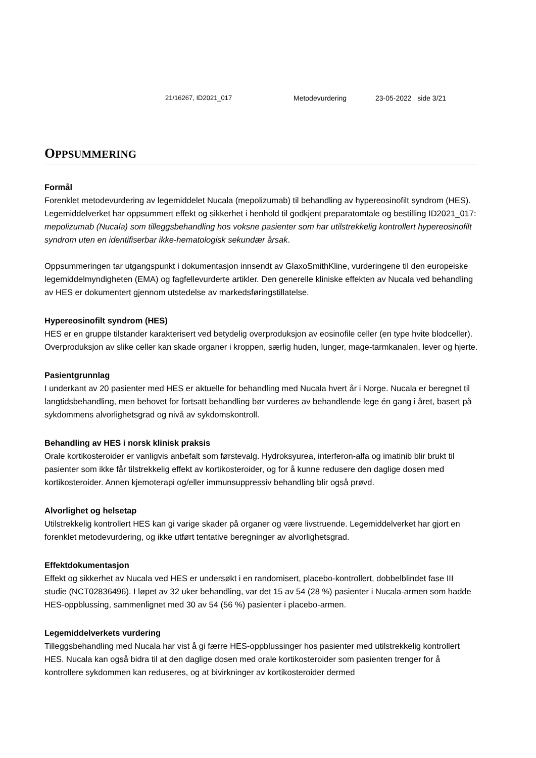21/16267, ID2021_017 Metodevurdering 23-05-2022 side 3/21
OPPSUMMERING
Formål
Forenklet metodevurdering av legemiddelet Nucala (mepolizumab) til behandling av hypereosinofilt syndrom (HES). Legemiddelverket har oppsummert effekt og sikkerhet i henhold til godkjent preparatomtale og bestilling ID2021_017: mepolizumab (Nucala) som tilleggsbehandling hos voksne pasienter som har utilstrekkelig kontrollert hypereosinofilt syndrom uten en identifiserbar ikke-hematologisk sekundær årsak.
Oppsummeringen tar utgangspunkt i dokumentasjon innsendt av GlaxoSmithKline, vurderingene til den europeiske legemiddelmyndigheten (EMA) og fagfellevurderte artikler. Den generelle kliniske effekten av Nucala ved behandling av HES er dokumentert gjennom utstedelse av markedsføringstillatelse.
Hypereosinofilt syndrom (HES)
HES er en gruppe tilstander karakterisert ved betydelig overproduksjon av eosinofile celler (en type hvite blodceller). Overproduksjon av slike celler kan skade organer i kroppen, særlig huden, lunger, mage-tarmkanalen, lever og hjerte.
Pasientgrunnlag
I underkant av 20 pasienter med HES er aktuelle for behandling med Nucala hvert år i Norge. Nucala er beregnet til langtidsbehandling, men behovet for fortsatt behandling bør vurderes av behandlende lege én gang i året, basert på sykdommens alvorlighetsgrad og nivå av sykdomskontroll.
Behandling av HES i norsk klinisk praksis
Orale kortikosteroider er vanligvis anbefalt som førstevalg. Hydroksyurea, interferon-alfa og imatinib blir brukt til pasienter som ikke får tilstrekkelig effekt av kortikosteroider, og for å kunne redusere den daglige dosen med kortikosteroider. Annen kjemoterapi og/eller immunsuppressiv behandling blir også prøvd.
Alvorlighet og helsetap
Utilstrekkelig kontrollert HES kan gi varige skader på organer og være livstruende. Legemiddelverket har gjort en forenklet metodevurdering, og ikke utført tentative beregninger av alvorlighetsgrad.
Effektdokumentasjon
Effekt og sikkerhet av Nucala ved HES er undersøkt i en randomisert, placebo-kontrollert, dobbelblindet fase III studie (NCT02836496). I løpet av 32 uker behandling, var det 15 av 54 (28 %) pasienter i Nucala-armen som hadde HES-oppblussing, sammenlignet med 30 av 54 (56 %) pasienter i placebo-armen.
Legemiddelverkets vurdering
Tilleggsbehandling med Nucala har vist å gi færre HES-oppblussinger hos pasienter med utilstrekkelig kontrollert HES. Nucala kan også bidra til at den daglige dosen med orale kortikosteroider som pasienten trenger for å kontrollere sykdommen kan reduseres, og at bivirkninger av kortikosteroider dermed